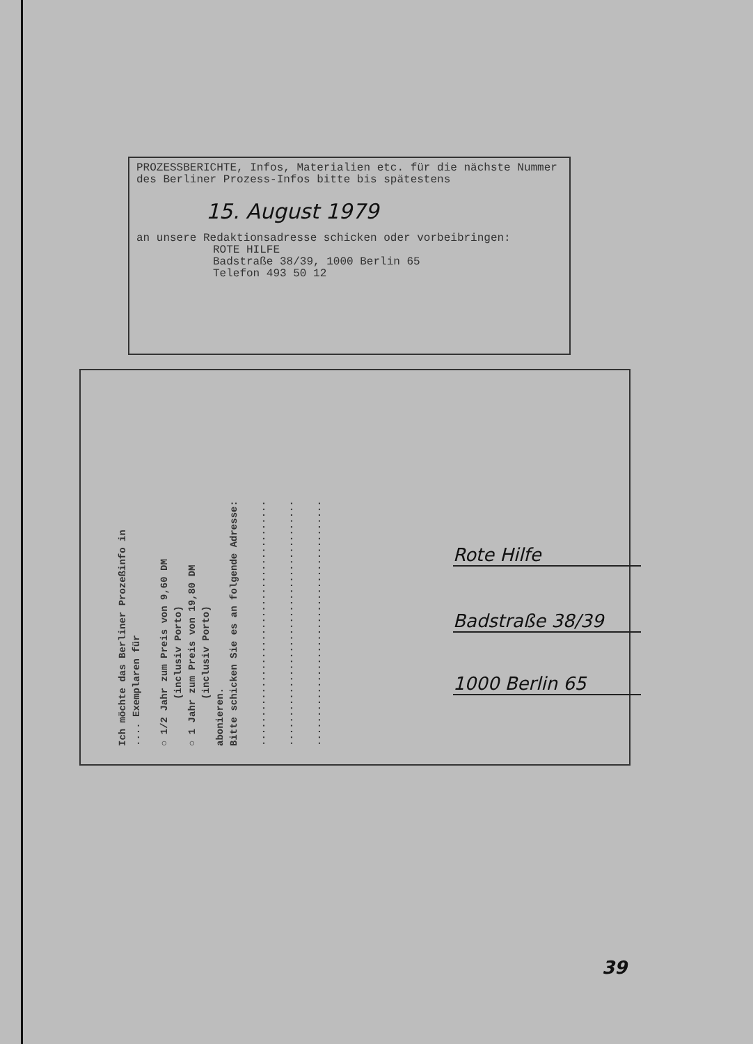PROZESSBERICHTE, Infos, Materialien etc. für die nächste Nummer des Berliner Prozess-Infos bitte bis spätestens
15. August 1979
an unsere Redaktionsadresse schicken oder vorbeibringen:
ROTE HILFE
Badstraße 38/39, 1000 Berlin 65
Telefon 493 50 12
Ich möchte das Berliner Prozeßinfo in
.... Exemplaren für
○ 1/2 Jahr zum Preis von 9,60 DM
(inclusiv Porto)
○ 1 Jahr zum Preis von 19,80 DM
(inclusiv Porto)
abonieren.
Bitte schicken Sie es an folgende Adresse:
..........................................
..........................................
..........................................
Rote Hilfe
Badstraße 38/39
1000 Berlin 65
39